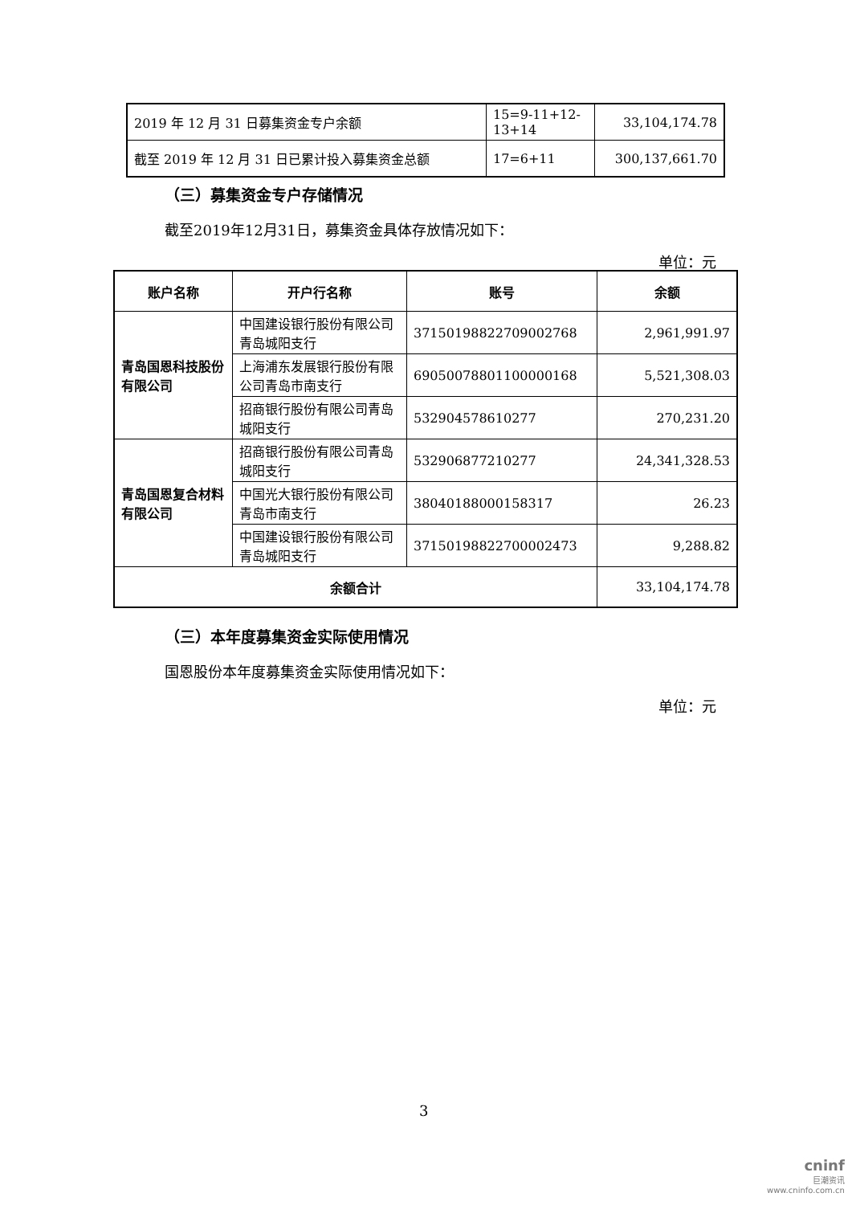| 2019 年 12 月 31 日募集资金专户余额 | 15=9-11+12-13+14 | 33,104,174.78 |
| 截至 2019 年 12 月 31 日已累计投入募集资金总额 | 17=6+11 | 300,137,661.70 |
（三）募集资金专户存储情况
截至2019年12月31日，募集资金具体存放情况如下：
单位：元
| 账户名称 | 开户行名称 | 账号 | 余额 |
| --- | --- | --- | --- |
| 青岛国恩科技股份有限公司 | 中国建设银行股份有限公司青岛城阳支行 | 37150198822709002768 | 2,961,991.97 |
| | 上海浦东发展银行股份有限公司青岛市南支行 | 69050078801100000168 | 5,521,308.03 |
| | 招商银行股份有限公司青岛城阳支行 | 532904578610277 | 270,231.20 |
| 青岛国恩复合材料有限公司 | 招商银行股份有限公司青岛城阳支行 | 532906877210277 | 24,341,328.53 |
| | 中国光大银行股份有限公司青岛市南支行 | 38040188000158317 | 26.23 |
| | 中国建设银行股份有限公司青岛城阳支行 | 37150198822700002473 | 9,288.82 |
| 余额合计 | | | 33,104,174.78 |
（三）本年度募集资金实际使用情况
国恩股份本年度募集资金实际使用情况如下：
单位：元
3
cninf
巨潮资讯
www.cninfo.com.cn